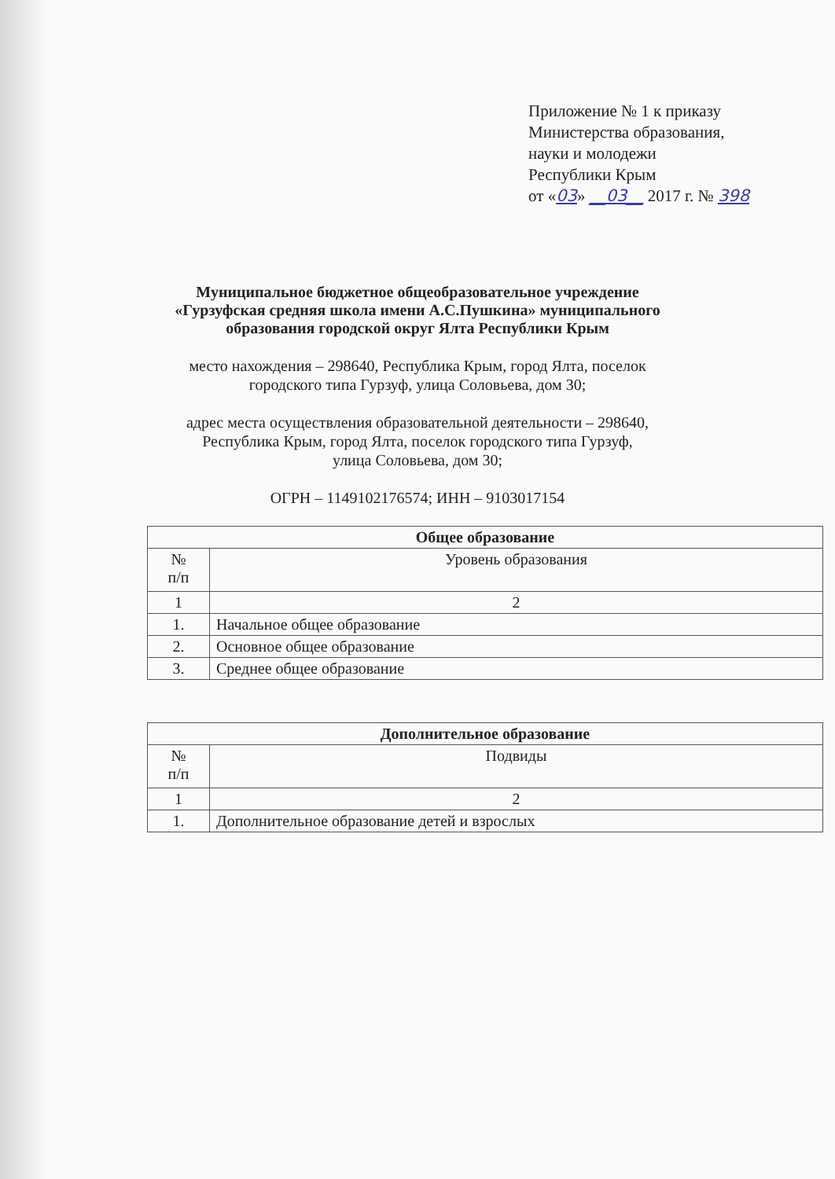Приложение № 1 к приказу
Министерства образования,
науки и молодежи
Республики Крым
от «03» __03__ 2017 г. № 398
Муниципальное бюджетное общеобразовательное учреждение
«Гурзуфская средняя школа имени А.С.Пушкина» муниципального
образования городской округ Ялта Республики Крым
место нахождения – 298640, Республика Крым, город Ялта, поселок
городского типа Гурзуф, улица Соловьева, дом 30;
адрес места осуществления образовательной деятельности – 298640,
Республика Крым, город Ялта, поселок городского типа Гурзуф,
улица Соловьева, дом 30;
ОГРН – 1149102176574; ИНН – 9103017154
| Общее образование | |
| --- | --- |
| № п/п | Уровень образования |
| 1 | 2 |
| 1. | Начальное общее образование |
| 2. | Основное общее образование |
| 3. | Среднее общее образование |
| Дополнительное образование | |
| --- | --- |
| № п/п | Подвиды |
| 1 | 2 |
| 1. | Дополнительное образование детей и взрослых |